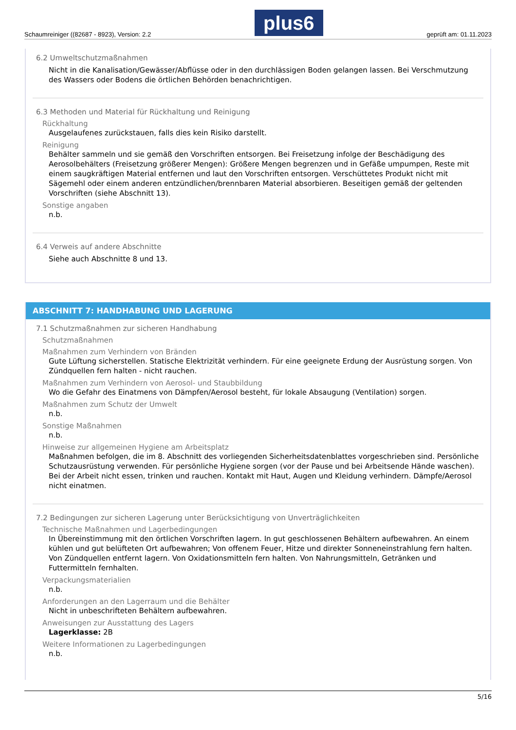Schaumreiniger ((82687 - 8923), Version: 2.2 plus6 geprüft am: 01.11.2023
6.2 Umweltschutzmaßnahmen
Nicht in die Kanalisation/Gewässer/Abflüsse oder in den durchlässigen Boden gelangen lassen. Bei Verschmutzung des Wassers oder Bodens die örtlichen Behörden benachrichtigen.
6.3 Methoden und Material für Rückhaltung und Reinigung
Rückhaltung
Ausgelaufenes zurückstauen, falls dies kein Risiko darstellt.
Reinigung
Behälter sammeln und sie gemäß den Vorschriften entsorgen. Bei Freisetzung infolge der Beschädigung des Aerosolbehälters (Freisetzung größerer Mengen): Größere Mengen begrenzen und in Gefäße umpumpen, Reste mit einem saugkräftigen Material entfernen und laut den Vorschriften entsorgen. Verschüttetes Produkt nicht mit Sägemehl oder einem anderen entzündlichen/brennbaren Material absorbieren. Beseitigen gemäß der geltenden Vorschriften (siehe Abschnitt 13).
Sonstige angaben
n.b.
6.4 Verweis auf andere Abschnitte
Siehe auch Abschnitte 8 und 13.
ABSCHNITT 7: HANDHABUNG UND LAGERUNG
7.1 Schutzmaßnahmen zur sicheren Handhabung
Schutzmaßnahmen
Maßnahmen zum Verhindern von Bränden
Gute Lüftung sicherstellen. Statische Elektrizität verhindern. Für eine geeignete Erdung der Ausrüstung sorgen. Von Zündquellen fern halten - nicht rauchen.
Maßnahmen zum Verhindern von Aerosol- und Staubbildung
Wo die Gefahr des Einatmens von Dämpfen/Aerosol besteht, für lokale Absaugung (Ventilation) sorgen.
Maßnahmen zum Schutz der Umwelt
n.b.
Sonstige Maßnahmen
n.b.
Hinweise zur allgemeinen Hygiene am Arbeitsplatz
Maßnahmen befolgen, die im 8. Abschnitt des vorliegenden Sicherheitsdatenblattes vorgeschrieben sind. Persönliche Schutzausrüstung verwenden. Für persönliche Hygiene sorgen (vor der Pause und bei Arbeitsende Hände waschen). Bei der Arbeit nicht essen, trinken und rauchen. Kontakt mit Haut, Augen und Kleidung verhindern. Dämpfe/Aerosol nicht einatmen.
7.2 Bedingungen zur sicheren Lagerung unter Berücksichtigung von Unverträglichkeiten
Technische Maßnahmen und Lagerbedingungen
In Übereinstimmung mit den örtlichen Vorschriften lagern. In gut geschlossenen Behältern aufbewahren. An einem kühlen und gut belüfteten Ort aufbewahren; Von offenem Feuer, Hitze und direkter Sonneneinstrahlung fern halten. Von Zündquellen entfernt lagern. Von Oxidationsmitteln fern halten. Von Nahrungsmitteln, Getränken und Futtermitteln fernhalten.
Verpackungsmaterialien
n.b.
Anforderungen an den Lagerraum und die Behälter
Nicht in unbeschrifteten Behältern aufbewahren.
Anweisungen zur Ausstattung des Lagers
Lagerklasse: 2B
Weitere Informationen zu Lagerbedingungen
n.b.
5/16